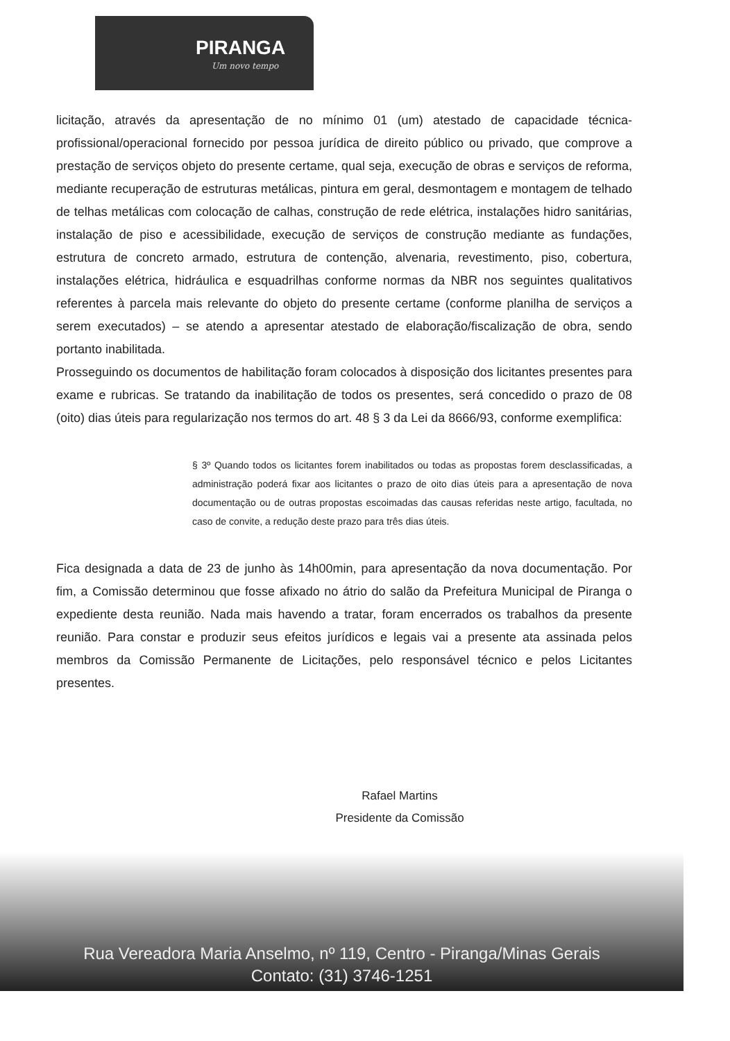PIRANGA
Um novo tempo
licitação, através da apresentação de no mínimo 01 (um) atestado de capacidade técnica-profissional/operacional fornecido por pessoa jurídica de direito público ou privado, que comprove a prestação de serviços objeto do presente certame, qual seja, execução de obras e serviços de reforma, mediante recuperação de estruturas metálicas, pintura em geral, desmontagem e montagem de telhado de telhas metálicas com colocação de calhas, construção de rede elétrica, instalações hidro sanitárias, instalação de piso e acessibilidade, execução de serviços de construção mediante as fundações, estrutura de concreto armado, estrutura de contenção, alvenaria, revestimento, piso, cobertura, instalações elétrica, hidráulica e esquadrilhas conforme normas da NBR nos seguintes qualitativos referentes à parcela mais relevante do objeto do presente certame (conforme planilha de serviços a serem executados) – se atendo a apresentar atestado de elaboração/fiscalização de obra, sendo portanto inabilitada.
Prosseguindo os documentos de habilitação foram colocados à disposição dos licitantes presentes para exame e rubricas. Se tratando da inabilitação de todos os presentes, será concedido o prazo de 08 (oito) dias úteis para regularização nos termos do art. 48 § 3 da Lei da 8666/93, conforme exemplifica:
§ 3º Quando todos os licitantes forem inabilitados ou todas as propostas forem desclassificadas, a administração poderá fixar aos licitantes o prazo de oito dias úteis para a apresentação de nova documentação ou de outras propostas escoimadas das causas referidas neste artigo, facultada, no caso de convite, a redução deste prazo para três dias úteis.
Fica designada a data de 23 de junho às 14h00min, para apresentação da nova documentação. Por fim, a Comissão determinou que fosse afixado no átrio do salão da Prefeitura Municipal de Piranga o expediente desta reunião. Nada mais havendo a tratar, foram encerrados os trabalhos da presente reunião. Para constar e produzir seus efeitos jurídicos e legais vai a presente ata assinada pelos membros da Comissão Permanente de Licitações, pelo responsável técnico e pelos Licitantes presentes.
Rafael Martins
Presidente da Comissão
Rua Vereadora Maria Anselmo, nº 119, Centro - Piranga/Minas Gerais
Contato: (31) 3746-1251